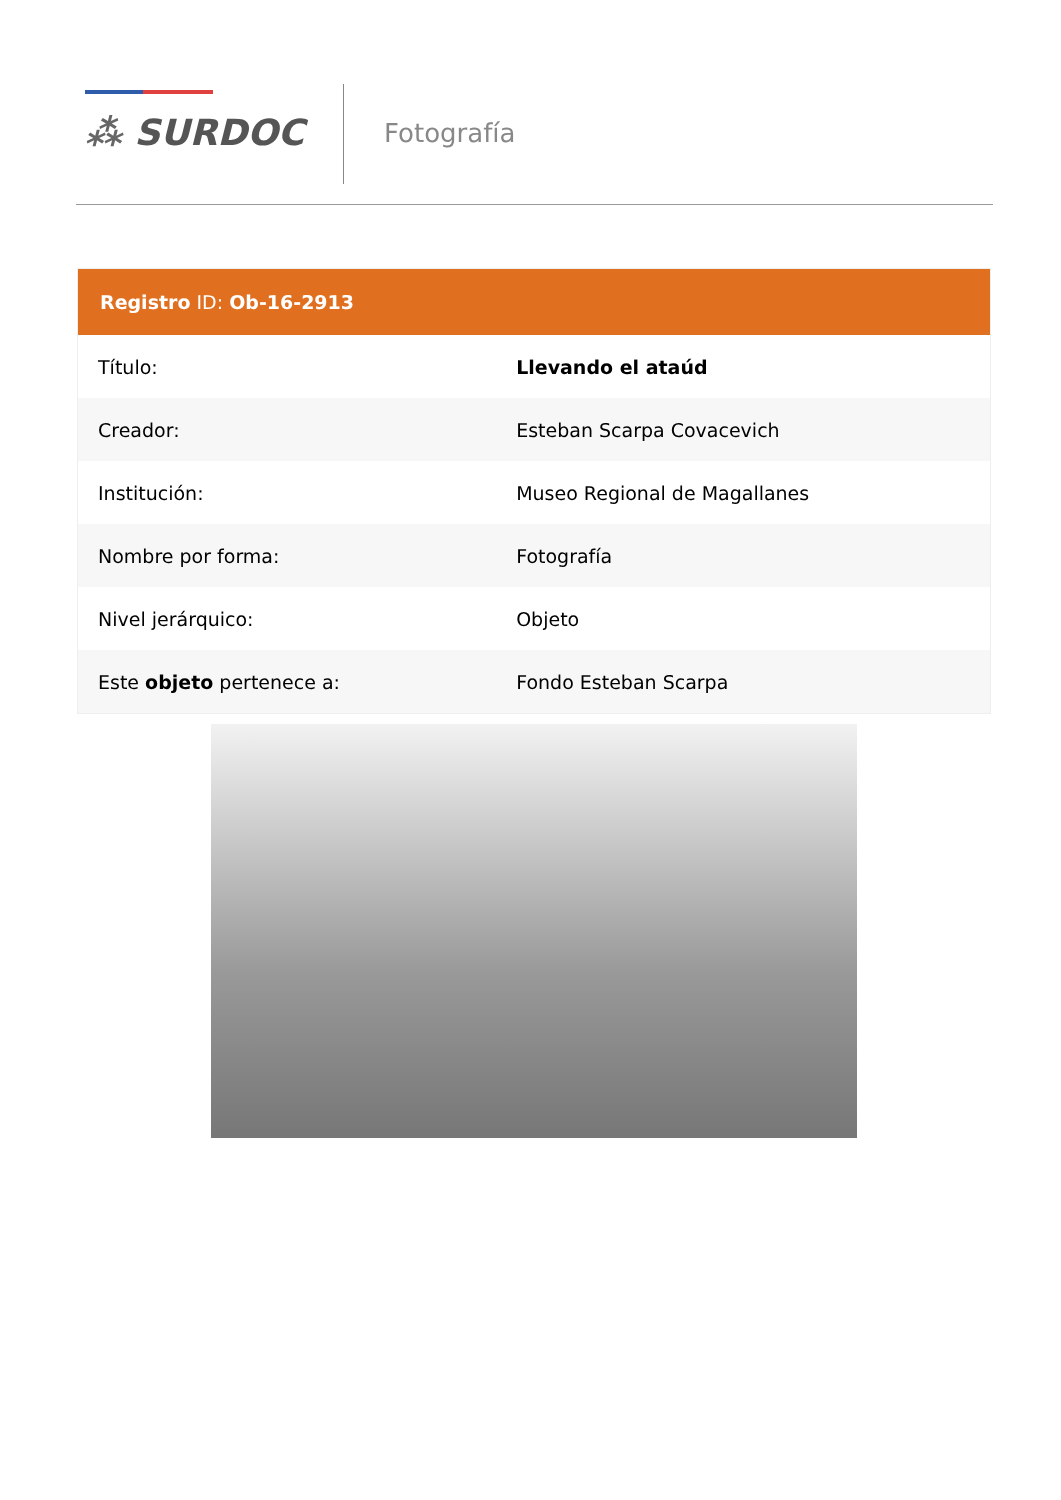⁂ SURDOC Fotografía
| Registro ID: Ob-16-2913 | |
| --- | --- |
| Título: | Llevando el ataúd |
| Creador: | Esteban Scarpa Covacevich |
| Institución: | Museo Regional de Magallanes |
| Nombre por forma: | Fotografía |
| Nivel jerárquico: | Objeto |
| Este objeto pertenece a: | Fondo Esteban Scarpa |